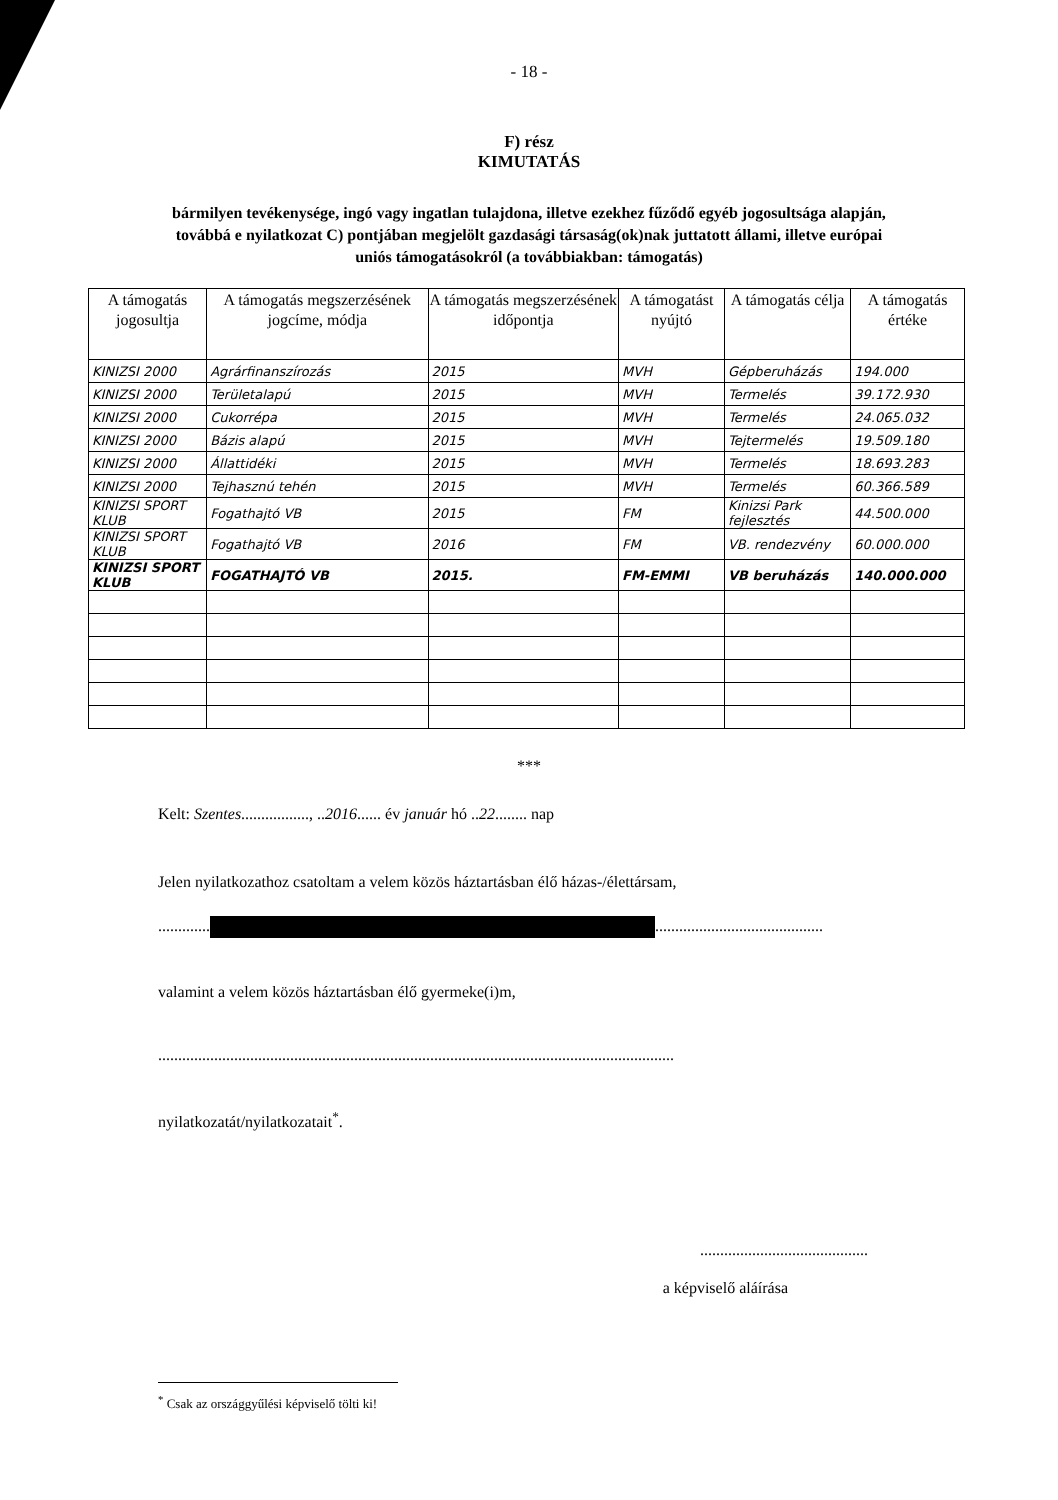- 18 -
F) rész
KIMUTATÁS
bármilyen tevékenysége, ingó vagy ingatlan tulajdona, illetve ezekhez fűződő egyéb jogosultsága alapján, továbbá e nyilatkozat C) pontjában megjelölt gazdasági társaság(ok)nak juttatott állami, illetve európai uniós támogatásokról (a továbbiakban: támogatás)
| A támogatás jogosultja | A támogatás megszerzésének jogcíme, módja | A támogatás megszerzésének időpontja | A támogatást nyújtó | A támogatás célja | A támogatás értéke |
| --- | --- | --- | --- | --- | --- |
| KINIZSI 2000 | Agrárfinanszírozás | 2015 | MVH | Gépberuházás | 194.000 |
| KINIZSI 2000 | Területalapú | 2015 | MVH | Termelés | 39.172.930 |
| KINIZSI 2000 | Cukorrépa | 2015 | MVH | Termelés | 24.065.032 |
| KINIZSI 2000 | Bázis alapú | 2015 | MVH | Tejtermelés | 19.509.180 |
| KINIZSI 2000 | Állattidéki | 2015 | MVH | Termelés | 18.693.283 |
| KINIZSI 2000 | Tejhasznú tehén | 2015 | MVH | Termelés | 60.366.589 |
| KINIZSI SPORT KLUB | Fogathajtó VB | 2015 | FM | Kinizsi Park fejlesztés | 44.500.000 |
| KINIZSI SPORT KLUB | Fogathajtó VB | 2016 | FM | VB. rendezvény | 60.000.000 |
| KINIZSI SPORT KLUB | FOGATHAJTÓ VB | 2015. | FM-EMMI | VB beruházás | 140.000.000 |
***
Kelt: Szentes................., ..2016...... év január hó ..22........ nap
Jelen nyilatkozathoz csatoltam a velem közös háztartásban élő házas-/élettársam,
............. ..........................................
valamint a velem közös háztartásban élő gyermeke(i)m,
.................................................................................................................................
nyilatkozatát/nyilatkozatait<sup>*</sup>.
..........................................
a képviselő aláírása
<sup>*</sup> Csak az országgyűlési képviselő tölti ki!